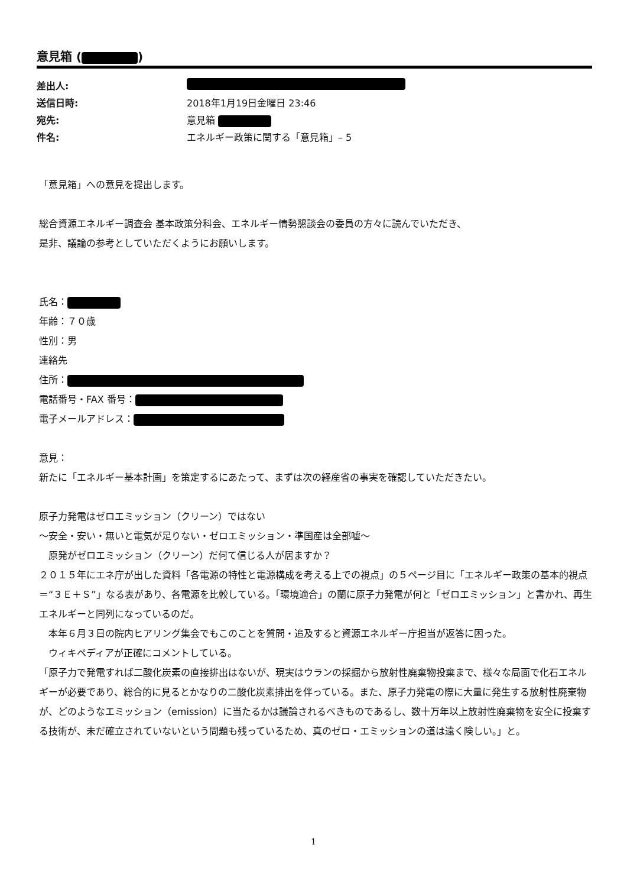意見箱 ( )
差出人:
送信日時: 2018年1月19日金曜日 23:46
宛先: 意見箱
件名: エネルギー政策に関する「意見箱」– 5
「意見箱」への意見を提出します。
総合資源エネルギー調査会 基本政策分科会、エネルギー情勢懇談会の委員の方々に読んでいただき、
是非、議論の参考としていただくようにお願いします。
氏名：
年齢：７０歳
性別：男
連絡先
住所：
電話番号・FAX 番号：
電子メールアドレス：
意見：
新たに「エネルギー基本計画」を策定するにあたって、まずは次の経産省の事実を確認していただきたい。
原子力発電はゼロエミッション（クリーン）ではない
～安全・安い・無いと電気が足りない・ゼロエミッション・準国産は全部嘘～
　原発がゼロエミッション（クリーン）だ何て信じる人が居ますか？
２０１５年にエネ庁が出した資料「各電源の特性と電源構成を考える上での視点」の５ページ目に「エネルギー政策の基本的視点＝“３Ｅ＋Ｓ”」なる表があり、各電源を比較している。「環境適合」の蘭に原子力発電が何と「ゼロエミッション」と書かれ、再生エネルギーと同列になっているのだ。
　本年６月３日の院内ヒアリング集会でもこのことを質問・追及すると資源エネルギー庁担当が返答に困った。
　ウィキペディアが正確にコメントしている。
「原子力で発電すれば二酸化炭素の直接排出はないが、現実はウランの採掘から放射性廃棄物投棄まで、様々な局面で化石エネルギーが必要であり、総合的に見るとかなりの二酸化炭素排出を伴っている。また、原子力発電の際に大量に発生する放射性廃棄物が、どのようなエミッション（emission）に当たるかは議論されるべきものであるし、数十万年以上放射性廃棄物を安全に投棄する技術が、未だ確立されていないという問題も残っているため、真のゼロ・エミッションの道は遠く険しい。」と。
1